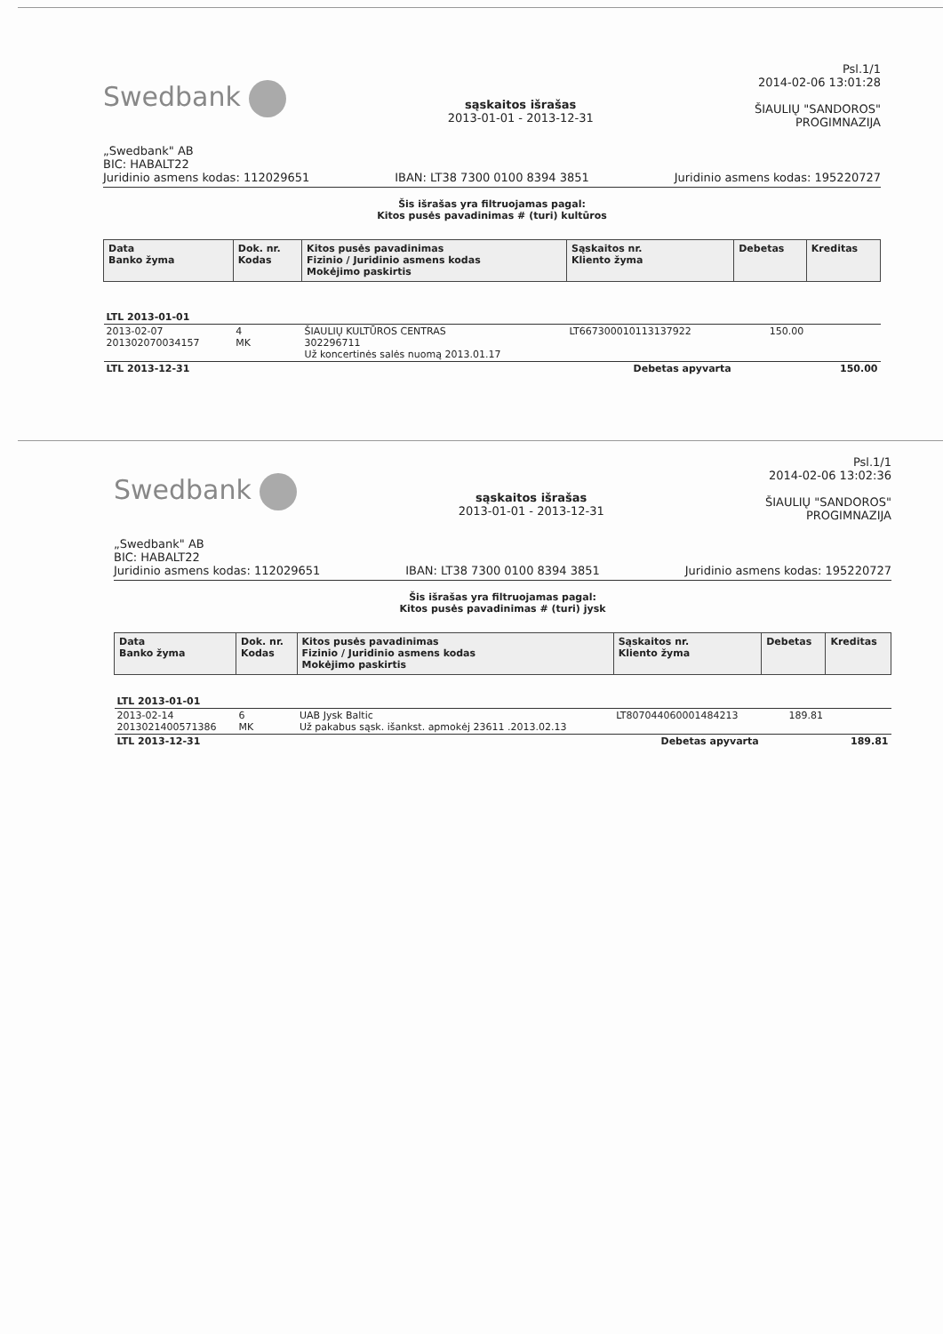Swedbank
„Swedbank" AB
BIC: HABALT22
sąskaitos išrašas
2013-01-01 - 2013-12-31
Psl.1/1
2014-02-06 13:01:28
ŠIAULIŲ "SANDOROS"
PROGIMNAZIJA
Juridinio asmens kodas: 112029651 IBAN: LT38 7300 0100 8394 3851 Juridinio asmens kodas: 195220727
Šis išrašas yra filtruojamas pagal:
Kitos pusės pavadinimas # (turi) kultūros
| Data Banko žyma | Dok. nr. Kodas | Kitos pusės pavadinimas Fizinio / Juridinio asmens kodas Mokėjimo paskirtis | Sąskaitos nr. Kliento žyma | Debetas | Kreditas |
| --- | --- | --- | --- | --- | --- |
| LTL 2013-01-01 | | | | | |
| 2013-02-07 201302070034157 | 4 MK | ŠIAULIŲ KULTŪROS CENTRAS 302296711 Už koncertinės salės nuomą 2013.01.17 | LT667300010113137922 | 150.00 | |
| LTL 2013-12-31 | | | Debetas apyvarta | | 150.00 |
Swedbank
„Swedbank" AB
BIC: HABALT22
sąskaitos išrašas
2013-01-01 - 2013-12-31
Psl.1/1
2014-02-06 13:02:36
ŠIAULIŲ "SANDOROS"
PROGIMNAZIJA
Juridinio asmens kodas: 112029651 IBAN: LT38 7300 0100 8394 3851 Juridinio asmens kodas: 195220727
Šis išrašas yra filtruojamas pagal:
Kitos pusės pavadinimas # (turi) jysk
| Data Banko žyma | Dok. nr. Kodas | Kitos pusės pavadinimas Fizinio / Juridinio asmens kodas Mokėjimo paskirtis | Sąskaitos nr. Kliento žyma | Debetas | Kreditas |
| --- | --- | --- | --- | --- | --- |
| LTL 2013-01-01 | | | | | |
| 2013-02-14 2013021400571386 | 6 MK | UAB Jysk Baltic Už pakabus sąsk. išankst. apmokėj 23611 .2013.02.13 | LT807044060001484213 | 189.81 | |
| LTL 2013-12-31 | | | Debetas apyvarta | | 189.81 |